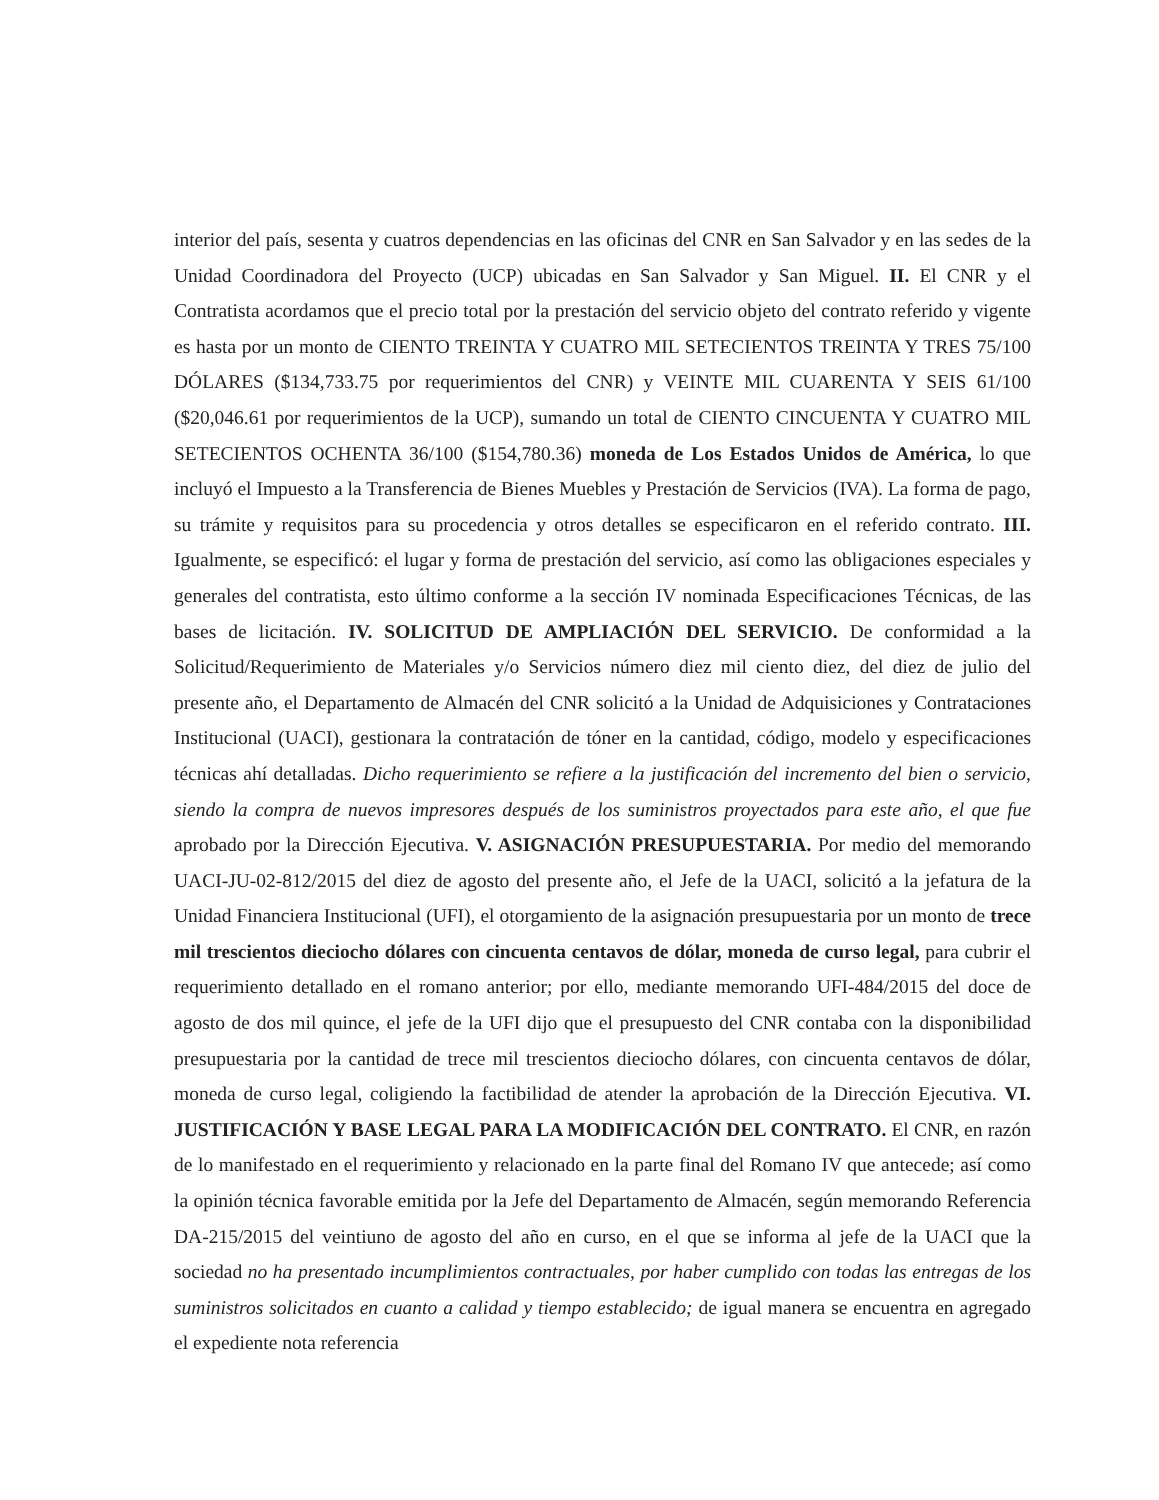interior del país, sesenta y cuatros dependencias en las oficinas del CNR en San Salvador y en las sedes de la Unidad Coordinadora del Proyecto (UCP) ubicadas en San Salvador y San Miguel. II. El CNR y el Contratista acordamos que el precio total por la prestación del servicio objeto del contrato referido y vigente es hasta por un monto de CIENTO TREINTA Y CUATRO MIL SETECIENTOS TREINTA Y TRES 75/100 DÓLARES ($134,733.75 por requerimientos del CNR) y VEINTE MIL CUARENTA Y SEIS 61/100 ($20,046.61 por requerimientos de la UCP), sumando un total de CIENTO CINCUENTA Y CUATRO MIL SETECIENTOS OCHENTA 36/100 ($154,780.36) moneda de Los Estados Unidos de América, lo que incluyó el Impuesto a la Transferencia de Bienes Muebles y Prestación de Servicios (IVA). La forma de pago, su trámite y requisitos para su procedencia y otros detalles se especificaron en el referido contrato. III. Igualmente, se especificó: el lugar y forma de prestación del servicio, así como las obligaciones especiales y generales del contratista, esto último conforme a la sección IV nominada Especificaciones Técnicas, de las bases de licitación. IV. SOLICITUD DE AMPLIACIÓN DEL SERVICIO. De conformidad a la Solicitud/Requerimiento de Materiales y/o Servicios número diez mil ciento diez, del diez de julio del presente año, el Departamento de Almacén del CNR solicitó a la Unidad de Adquisiciones y Contrataciones Institucional (UACI), gestionara la contratación de tóner en la cantidad, código, modelo y especificaciones técnicas ahí detalladas. Dicho requerimiento se refiere a la justificación del incremento del bien o servicio, siendo la compra de nuevos impresores después de los suministros proyectados para este año, el que fue aprobado por la Dirección Ejecutiva. V. ASIGNACIÓN PRESUPUESTARIA. Por medio del memorando UACI-JU-02-812/2015 del diez de agosto del presente año, el Jefe de la UACI, solicitó a la jefatura de la Unidad Financiera Institucional (UFI), el otorgamiento de la asignación presupuestaria por un monto de trece mil trescientos dieciocho dólares con cincuenta centavos de dólar, moneda de curso legal, para cubrir el requerimiento detallado en el romano anterior; por ello, mediante memorando UFI-484/2015 del doce de agosto de dos mil quince, el jefe de la UFI dijo que el presupuesto del CNR contaba con la disponibilidad presupuestaria por la cantidad de trece mil trescientos dieciocho dólares, con cincuenta centavos de dólar, moneda de curso legal, coligiendo la factibilidad de atender la aprobación de la Dirección Ejecutiva. VI. JUSTIFICACIÓN Y BASE LEGAL PARA LA MODIFICACIÓN DEL CONTRATO. El CNR, en razón de lo manifestado en el requerimiento y relacionado en la parte final del Romano IV que antecede; así como la opinión técnica favorable emitida por la Jefe del Departamento de Almacén, según memorando Referencia DA-215/2015 del veintiuno de agosto del año en curso, en el que se informa al jefe de la UACI que la sociedad no ha presentado incumplimientos contractuales, por haber cumplido con todas las entregas de los suministros solicitados en cuanto a calidad y tiempo establecido; de igual manera se encuentra en agregado el expediente nota referencia